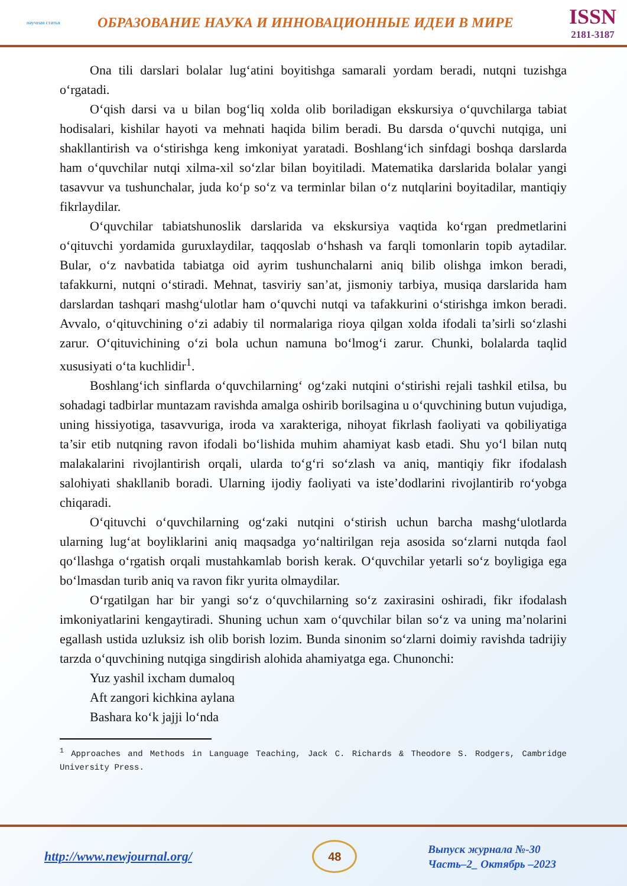научная статья
ОБРАЗОВАНИЕ НАУКА И ИННОВАЦИОННЫЕ ИДЕИ В МИРЕ
ISSN
2181-3187
Ona tili darslari bolalar lug‘atini boyitishga samarali yordam beradi, nutqni tuzishga o‘rgatadi.
O‘qish darsi va u bilan bog‘liq xolda olib boriladigan ekskursiya o‘quvchilarga tabiat hodisalari, kishilar hayoti va mehnati haqida bilim beradi. Bu darsda o‘quvchi nutqiga, uni shakllantirish va o‘stirishga keng imkoniyat yaratadi. Boshlang‘ich sinfdagi boshqa darslarda ham o‘quvchilar nutqi xilma-xil so‘zlar bilan boyitiladi. Matematika darslarida bolalar yangi tasavvur va tushunchalar, juda ko‘p so‘z va terminlar bilan o‘z nutqlarini boyitadilar, mantiqiy fikrlaydilar.
O‘quvchilar tabiatshunoslik darslarida va ekskursiya vaqtida ko‘rgan predmetlarini o‘qituvchi yordamida guruxlaydilar, taqqoslab o‘hshash va farqli tomonlarin topib aytadilar. Bular, o‘z navbatida tabiatga oid ayrim tushunchalarni aniq bilib olishga imkon beradi, tafakkurni, nutqni o‘stiradi. Mehnat, tasviriy san’at, jismoniy tarbiya, musiqa darslarida ham darslardan tashqari mashg‘ulotlar ham o‘quvchi nutqi va tafakkurini o‘stirishga imkon beradi. Avvalo, o‘qituvchining o‘zi adabiy til normalariga rioya qilgan xolda ifodali ta’sirli so‘zlashi zarur. O‘qituvichining o‘zi bola uchun namuna bo‘lmog‘i zarur. Chunki, bolalarda taqlid xususiyati o‘ta kuchlidir<sup>1</sup>.
Boshlang‘ich sinflarda o‘quvchilarning‘ og‘zaki nutqini o‘stirishi rejali tashkil etilsa, bu sohadagi tadbirlar muntazam ravishda amalga oshirib borilsagina u o‘quvchining butun vujudiga, uning hissiyotiga, tasavvuriga, iroda va xarakteriga, nihoyat fikrlash faoliyati va qobiliyatiga ta’sir etib nutqning ravon ifodali bo‘lishida muhim ahamiyat kasb etadi. Shu yo‘l bilan nutq malakalarini rivojlantirish orqali, ularda to‘g‘ri so‘zlash va aniq, mantiqiy fikr ifodalash salohiyati shakllanib boradi. Ularning ijodiy faoliyati va iste’dodlarini rivojlantirib ro‘yobga chiqaradi.
O‘qituvchi o‘quvchilarning og‘zaki nutqini o‘stirish uchun barcha mashg‘ulotlarda ularning lug‘at boyliklarini aniq maqsadga yo‘naltirilgan reja asosida so‘zlarni nutqda faol qo‘llashga o‘rgatish orqali mustahkamlab borish kerak. O‘quvchilar yetarli so‘z boyligiga ega bo‘lmasdan turib aniq va ravon fikr yurita olmaydilar.
O‘rgatilgan har bir yangi so‘z o‘quvchilarning so‘z zaxirasini oshiradi, fikr ifodalash imkoniyatlarini kengaytiradi. Shuning uchun xam o‘quvchilar bilan so‘z va uning ma’nolarini egallash ustida uzluksiz ish olib borish lozim. Bunda sinonim so‘zlarni doimiy ravishda tadrijiy tarzda o‘quvchining nutqiga singdirish alohida ahamiyatga ega. Chunonchi:
Yuz yashil ixcham dumaloq
Aft zangori kichkina aylana
Bashara ko‘k jajji lo‘nda
<sup>1</sup> Approaches and Methods in Language Teaching, Jack C. Richards & Theodore S. Rodgers, Cambridge University Press.
http://www.newjournal.org/
48
Выпуск журнала №-30
Часть–2_ Октябрь –2023